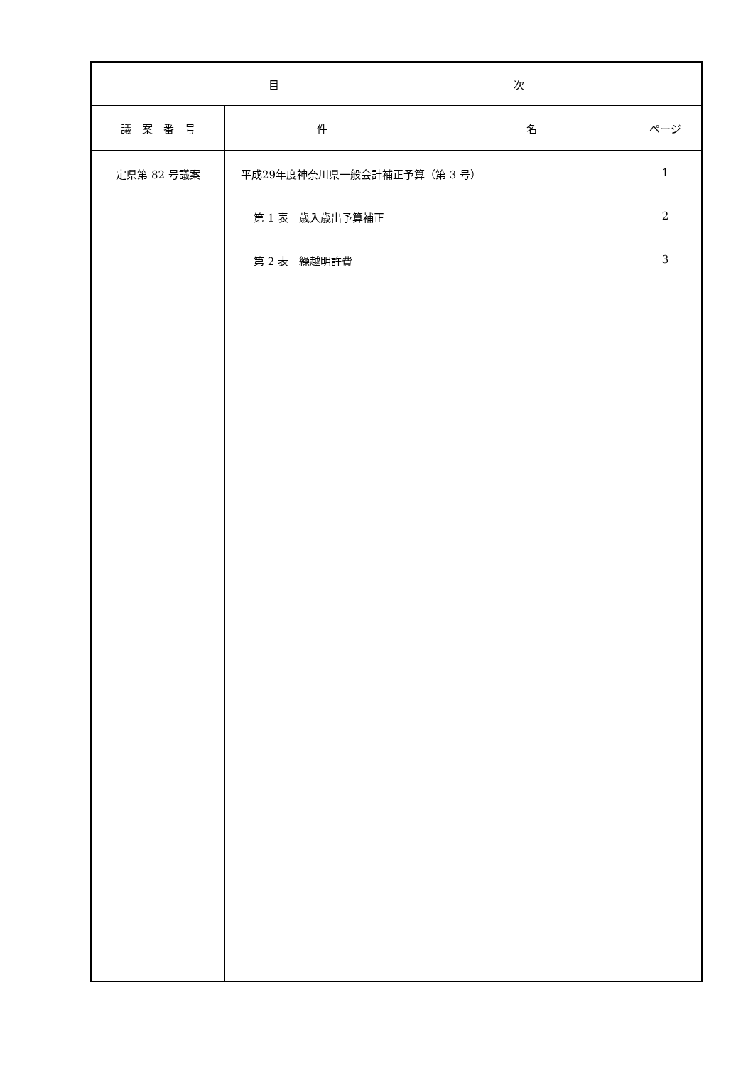| 目 次 | | |
| --- | --- | --- |
| 議 案 番 号 | 件 名 | ページ |
| 定県第 82 号議案 | 平成29年度神奈川県一般会計補正予算（第 3 号） 第 1 表 歳入歳出予算補正 第 2 表 繰越明許費 | 1 2 3 |